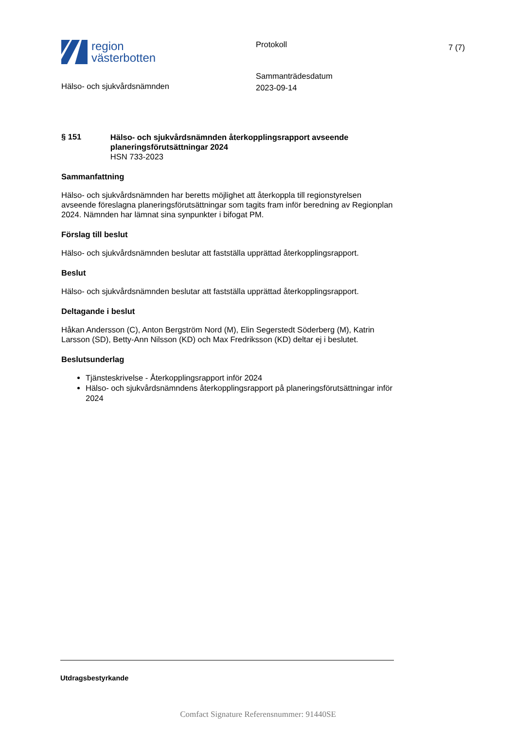region
västerbotten
Protokoll
7 (7)
Hälso- och sjukvårdsnämnden
Sammanträdesdatum
2023-09-14
§ 151
Hälso- och sjukvårdsnämnden återkopplingsrapport avseende planeringsförutsättningar 2024
HSN 733-2023
Sammanfattning
Hälso- och sjukvårdsnämnden har beretts möjlighet att återkoppla till regionstyrelsen avseende föreslagna planeringsförutsättningar som tagits fram inför beredning av Regionplan 2024. Nämnden har lämnat sina synpunkter i bifogat PM.
Förslag till beslut
Hälso- och sjukvårdsnämnden beslutar att fastställa upprättad återkopplingsrapport.
Beslut
Hälso- och sjukvårdsnämnden beslutar att fastställa upprättad återkopplingsrapport.
Deltagande i beslut
Håkan Andersson (C), Anton Bergström Nord (M), Elin Segerstedt Söderberg (M), Katrin Larsson (SD), Betty-Ann Nilsson (KD) och Max Fredriksson (KD) deltar ej i beslutet.
Beslutsunderlag
Tjänsteskrivelse - Återkopplingsrapport inför 2024
Hälso- och sjukvårdsnämndens återkopplingsrapport på planeringsförutsättningar inför 2024
Utdragsbestyrkande
Comfact Signature Referensnummer: 91440SE